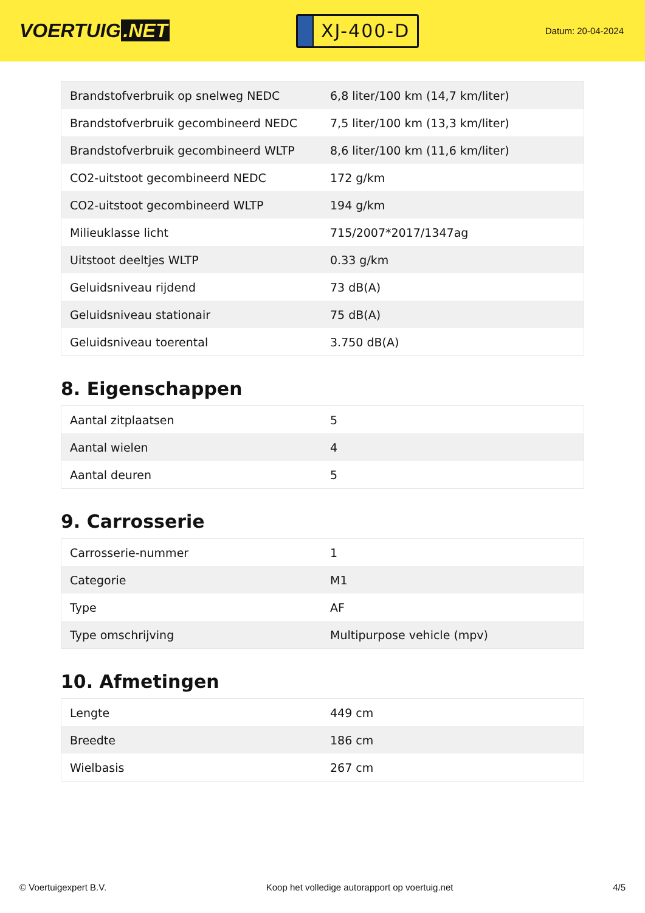VOERTUIG.NET
XJ-400-D
Datum: 20-04-2024
| Brandstofverbruik op snelweg NEDC | 6,8 liter/100 km (14,7 km/liter) |
| Brandstofverbruik gecombineerd NEDC | 7,5 liter/100 km (13,3 km/liter) |
| Brandstofverbruik gecombineerd WLTP | 8,6 liter/100 km (11,6 km/liter) |
| CO2-uitstoot gecombineerd NEDC | 172 g/km |
| CO2-uitstoot gecombineerd WLTP | 194 g/km |
| Milieuklasse licht | 715/2007*2017/1347ag |
| Uitstoot deeltjes WLTP | 0.33 g/km |
| Geluidsniveau rijdend | 73 dB(A) |
| Geluidsniveau stationair | 75 dB(A) |
| Geluidsniveau toerental | 3.750 dB(A) |
8. Eigenschappen
| Aantal zitplaatsen | 5 |
| Aantal wielen | 4 |
| Aantal deuren | 5 |
9. Carrosserie
| Carrosserie-nummer | 1 |
| Categorie | M1 |
| Type | AF |
| Type omschrijving | Multipurpose vehicle (mpv) |
10. Afmetingen
| Lengte | 449 cm |
| Breedte | 186 cm |
| Wielbasis | 267 cm |
© Voertuigexpert B.V. Koop het volledige autorapport op voertuig.net 4/5